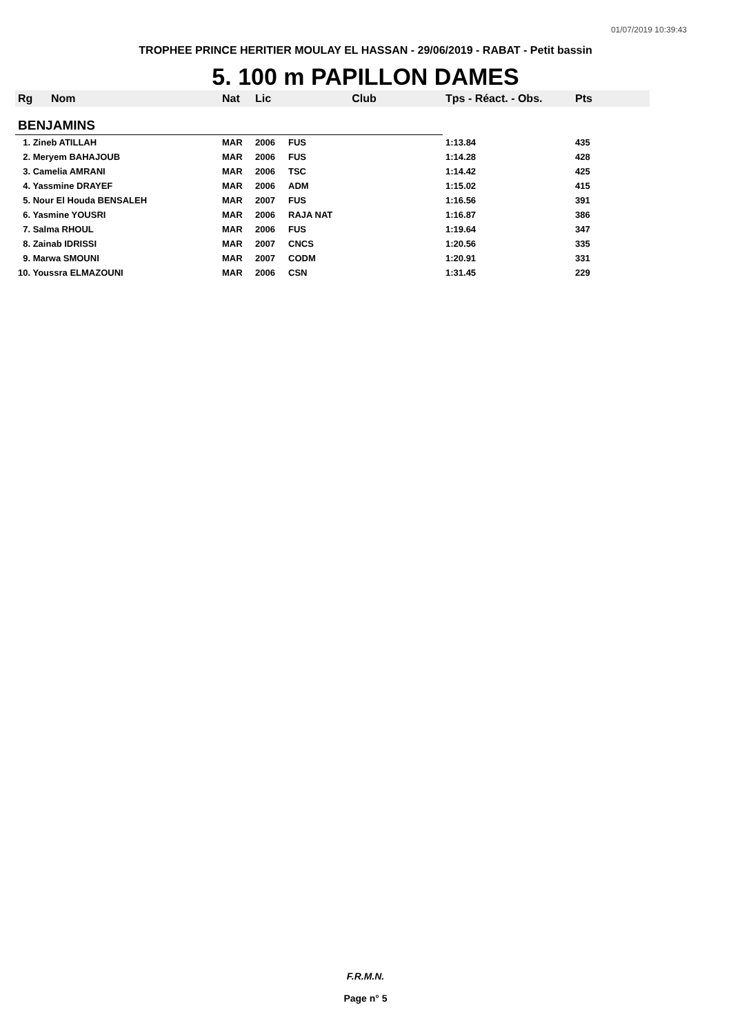01/07/2019 10:39:43
TROPHEE PRINCE HERITIER MOULAY EL HASSAN - 29/06/2019 - RABAT - Petit bassin
5. 100 m PAPILLON DAMES
| Rg | Nom | Nat | Lic | Club | Tps - Réact. - Obs. | Pts |
| --- | --- | --- | --- | --- | --- | --- |
| BENJAMINS | | | | | | |
| 1. Zineb ATILLAH | | MAR | 2006 | FUS | 1:13.84 | 435 |
| 2. Meryem BAHAJOUB | | MAR | 2006 | FUS | 1:14.28 | 428 |
| 3. Camelia AMRANI | | MAR | 2006 | TSC | 1:14.42 | 425 |
| 4. Yassmine DRAYEF | | MAR | 2006 | ADM | 1:15.02 | 415 |
| 5. Nour El Houda BENSALEH | | MAR | 2007 | FUS | 1:16.56 | 391 |
| 6. Yasmine YOUSRI | | MAR | 2006 | RAJA NAT | 1:16.87 | 386 |
| 7. Salma RHOUL | | MAR | 2006 | FUS | 1:19.64 | 347 |
| 8. Zainab IDRISSI | | MAR | 2007 | CNCS | 1:20.56 | 335 |
| 9. Marwa SMOUNI | | MAR | 2007 | CODM | 1:20.91 | 331 |
| 10. Youssra ELMAZOUNI | | MAR | 2006 | CSN | 1:31.45 | 229 |
F.R.M.N.
Page n° 5